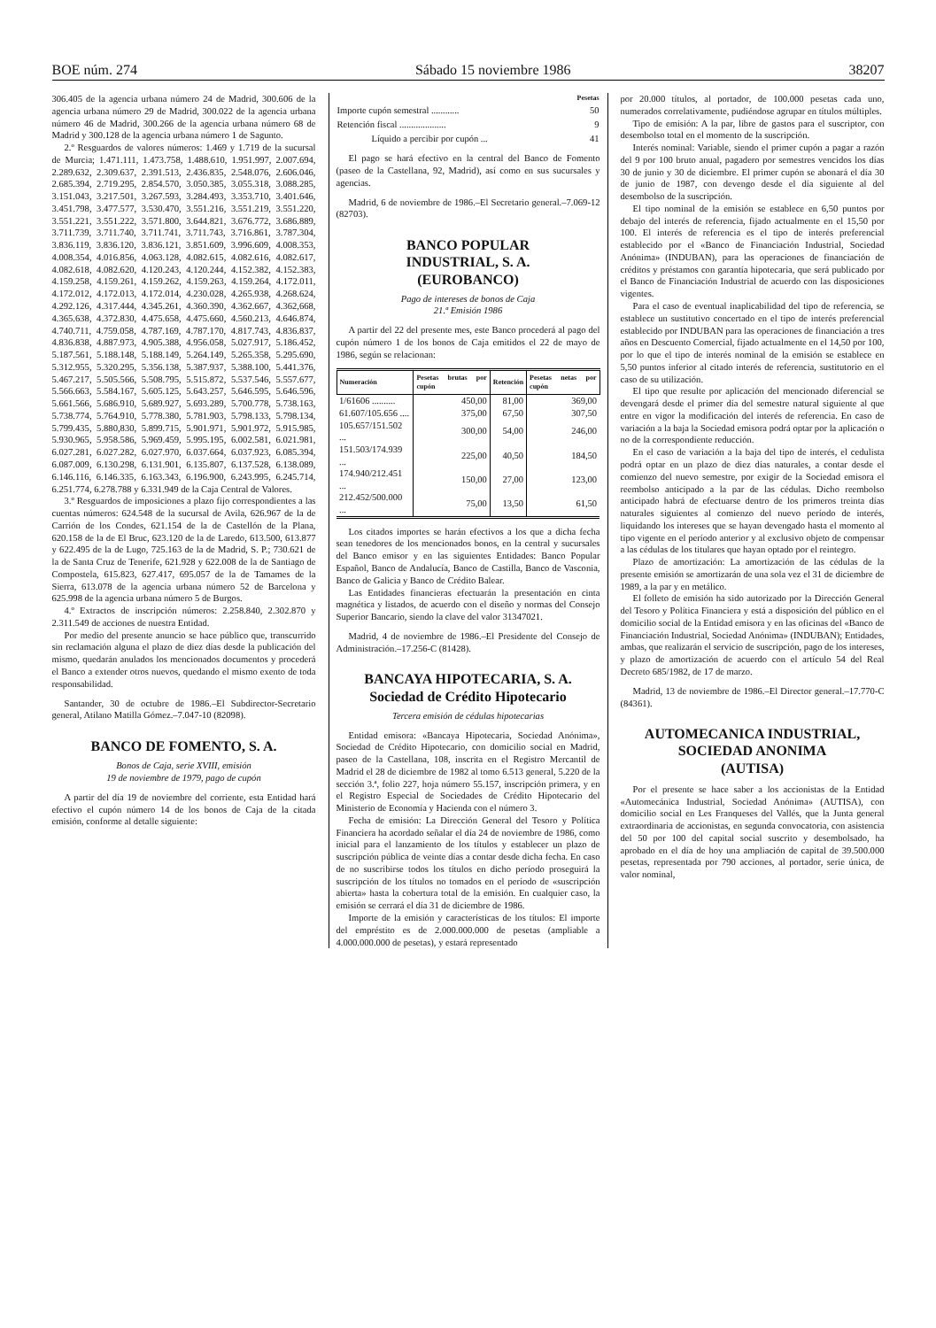BOE núm. 274 Sábado 15 noviembre 1986 38207
306.405 de la agencia urbana número 24 de Madrid, 300.606 de la agencia urbana número 29 de Madrid, 300.022 de la agencia urbana número 46 de Madrid, 300.266 de la agencia urbana número 68 de Madrid y 300.128 de la agencia urbana número 1 de Sagunto.
2.º Resguardos de valores números: 1.469 y 1.719 de la sucursal de Murcia; 1.471.111, 1.473.758, 1.488.610, 1.951.997, 2.007.694, 2.289.632, 2.309.637, 2.391.513, 2.436.835, 2.548.076, 2.606.046, 2.685.394, 2.719.295, 2.854.570, 3.050.385, 3.055.318, 3.088.285, 3.151.043, 3.217.501, 3.267.593, 3.284.493, 3.353.710, 3.401.646, 3.451.798, 3.477.577, 3.530.470, 3.551.216, 3.551.219, 3.551.220, 3.551.221, 3.551.222, 3.571.800, 3.644.821, 3.676.772, 3.686.889, 3.711.739, 3.711.740, 3.711.741, 3.711.743, 3.716.861, 3.787.304, 3.836.119, 3.836.120, 3.836.121, 3.851.609, 3.996.609, 4.008.353, 4.008.354, 4.016.856, 4.063.128, 4.082.615, 4.082.616, 4.082.617, 4.082.618, 4.082.620, 4.120.243, 4.120.244, 4.152.382, 4.152.383, 4.159.258, 4.159.261, 4.159.262, 4.159.263, 4.159.264, 4.172.011, 4.172.012, 4.172.013, 4.172.014, 4.230.028, 4.265.938, 4.268.624, 4.292.126, 4.317.444, 4.345.261, 4.360.390, 4.362.667, 4.362,668, 4.365.638, 4.372.830, 4.475.658, 4.475.660, 4.560.213, 4.646.874, 4.740.711, 4.759.058, 4.787.169, 4.787.170, 4.817.743, 4.836.837, 4.836.838, 4.887.973, 4.905.388, 4.956.058, 5.027.917, 5.186.452, 5.187.561, 5.188.148, 5.188.149, 5.264.149, 5.265.358, 5.295.690, 5.312.955, 5.320.295, 5.356.138, 5.387.937, 5.388.100, 5.441.376, 5.467.217, 5.505.566, 5.508.795, 5.515.872, 5.537.546, 5.557.677, 5.566.663, 5.584.167, 5.605.125, 5.643.257, 5.646.595, 5.646.596, 5.661.566, 5.686.910, 5.689.927, 5.693.289, 5.700.778, 5.738.163, 5.738.774, 5.764.910, 5.778.380, 5.781.903, 5.798.133, 5.798.134, 5.799.435, 5.880,830, 5.899.715, 5.901.971, 5.901.972, 5.915.985, 5.930.965, 5.958.586, 5.969.459, 5.995.195, 6.002.581, 6.021.981, 6.027.281, 6.027.282, 6.027.970, 6.037.664, 6.037.923, 6.085.394, 6.087.009, 6.130.298, 6.131.901, 6.135.807, 6.137.528, 6.138.089, 6.146.116, 6.146.335, 6.163.343, 6.196.900, 6.243.995, 6.245.714, 6.251.774, 6.278.788 y 6.331.949 de la Caja Central de Valores.
3.º Resguardos de imposiciones a plazo fijo correspondientes a las cuentas números: 624.548 de la sucursal de Avila, 626.967 de la de Carrión de los Condes, 621.154 de la de Castellón de la Plana, 620.158 de la de El Bruc, 623.120 de la de Laredo, 613.500, 613.877 y 622.495 de la de Lugo, 725.163 de la de Madrid, S. P.; 730.621 de la de Santa Cruz de Tenerife, 621.928 y 622.008 de la de Santiago de Compostela, 615.823, 627.417, 695.057 de la de Tamames de la Sierra, 613.078 de la agencia urbana número 52 de Barcelona y 625.998 de la agencia urbana número 5 de Burgos.
4.º Extractos de inscripción números: 2.258.840, 2.302.870 y 2.311.549 de acciones de nuestra Entidad.
Por medio del presente anuncio se hace público que, transcurrido sin reclamación alguna el plazo de diez días desde la publicación del mismo, quedarán anulados los mencionados documentos y procederá el Banco a extender otros nuevos, quedando el mismo exento de toda responsabilidad.
Santander, 30 de octubre de 1986.–El Subdirector-Secretario general, Atilano Matilla Gómez.–7.047-10 (82098).
BANCO DE FOMENTO, S. A.
Bonos de Caja, serie XVIII, emisión
19 de noviembre de 1979, pago de cupón
A partir del día 19 de noviembre del corriente, esta Entidad hará efectivo el cupón número 14 de los bonos de Caja de la citada emisión, conforme al detalle siguiente:
| | Pesetas |
| Importe cupón semestral ............ | 50 |
| Retención fiscal .................... | 9 |
| Líquido a percibir por cupón ... | 41 |
El pago se hará efectivo en la central del Banco de Fomento (paseo de la Castellana, 92, Madrid), así como en sus sucursales y agencias.
Madrid, 6 de noviembre de 1986.–El Secretario general.–7.069-12 (82703).
BANCO POPULAR
INDUSTRIAL, S. A.
(EUROBANCO)
Pago de intereses de bonos de Caja
21.ª Emisión 1986
A partir del 22 del presente mes, este Banco procederá al pago del cupón número 1 de los bonos de Caja emitidos el 22 de mayo de 1986, según se relacionan:
| Numeración | Pesetas brutas por cupón | Retención | Pesetas netas por cupón |
| --- | --- | --- | --- |
| 1/61606 .......... | 450,00 | 81,00 | 369,00 |
| 61.607/105.656 .... | 375,00 | 67,50 | 307,50 |
| 105.657/151.502 ... | 300,00 | 54,00 | 246,00 |
| 151.503/174.939 ... | 225,00 | 40,50 | 184,50 |
| 174.940/212.451 ... | 150,00 | 27,00 | 123,00 |
| 212.452/500.000 ... | 75,00 | 13,50 | 61,50 |
Los citados importes se harán efectivos a los que a dicha fecha sean tenedores de los mencionados bonos, en la central y sucursales del Banco emisor y en las siguientes Entidades: Banco Popular Español, Banco de Andalucía, Banco de Castilla, Banco de Vasconia, Banco de Galicia y Banco de Crédito Balear.
Las Entidades financieras efectuarán la presentación en cinta magnética y listados, de acuerdo con el diseño y normas del Consejo Superior Bancario, siendo la clave del valor 31347021.
Madrid, 4 de noviembre de 1986.–El Presidente del Consejo de Administración.–17.256-C (81428).
BANCAYA HIPOTECARIA, S. A.
Sociedad de Crédito Hipotecario
Tercera emisión de cédulas hipotecarias
Entidad emisora: «Bancaya Hipotecaria, Sociedad Anónima», Sociedad de Crédito Hipotecario, con domicilio social en Madrid, paseo de la Castellana, 108, inscrita en el Registro Mercantil de Madrid el 28 de diciembre de 1982 al tomo 6.513 general, 5.220 de la sección 3.ª, folio 227, hoja número 55.157, inscripción primera, y en el Registro Especial de Sociedades de Crédito Hipotecario del Ministerio de Economía y Hacienda con el número 3.
Fecha de emisión: La Dirección General del Tesoro y Política Financiera ha acordado señalar el día 24 de noviembre de 1986, como inicial para el lanzamiento de los títulos y establecer un plazo de suscripción pública de veinte días a contar desde dicha fecha. En caso de no suscribirse todos los títulos en dicho período proseguirá la suscripción de los títulos no tomados en el período de «suscripción abierta» hasta la cobertura total de la emisión. En cualquier caso, la emisión se cerrará el día 31 de diciembre de 1986.
Importe de la emisión y características de los títulos: El importe del empréstito es de 2.000.000.000 de pesetas (ampliable a 4.000.000.000 de pesetas), y estará representado
por 20.000 títulos, al portador, de 100.000 pesetas cada uno, numerados correlativamente, pudiéndose agrupar en títulos múltiples.
Tipo de emisión: A la par, libre de gastos para el suscriptor, con desembolso total en el momento de la suscripción.
Interés nominal: Variable, siendo el primer cupón a pagar a razón del 9 por 100 bruto anual, pagadero por semestres vencidos los días 30 de junio y 30 de diciembre. El primer cupón se abonará el día 30 de junio de 1987, con devengo desde el día siguiente al del desembolso de la suscripción.
El tipo nominal de la emisión se establece en 6,50 puntos por debajo del interés de referencia, fijado actualmente en el 15,50 por 100. El interés de referencia es el tipo de interés preferencial establecido por el «Banco de Financiación Industrial, Sociedad Anónima» (INDUBAN), para las operaciones de financiación de créditos y préstamos con garantía hipotecaria, que será publicado por el Banco de Financiación Industrial de acuerdo con las disposiciones vigentes.
Para el caso de eventual inaplicabilidad del tipo de referencia, se establece un sustitutivo concertado en el tipo de interés preferencial establecido por INDUBAN para las operaciones de financiación a tres años en Descuento Comercial, fijado actualmente en el 14,50 por 100, por lo que el tipo de interés nominal de la emisión se establece en 5,50 puntos inferior al citado interés de referencia, sustitutorio en el caso de su utilización.
El tipo que resulte por aplicación del mencionado diferencial se devengará desde el primer día del semestre natural siguiente al que entre en vigor la modificación del interés de referencia. En caso de variación a la baja la Sociedad emisora podrá optar por la aplicación o no de la correspondiente reducción.
En el caso de variación a la baja del tipo de interés, el cedulista podrá optar en un plazo de diez días naturales, a contar desde el comienzo del nuevo semestre, por exigir de la Sociedad emisora el reembolso anticipado a la par de las cédulas. Dicho reembolso anticipado habrá de efectuarse dentro de los primeros treinta días naturales siguientes al comienzo del nuevo período de interés, liquidando los intereses que se hayan devengado hasta el momento al tipo vigente en el período anterior y al exclusivo objeto de compensar a las cédulas de los titulares que hayan optado por el reintegro.
Plazo de amortización: La amortización de las cédulas de la presente emisión se amortizarán de una sola vez el 31 de diciembre de 1989, a la par y en metálico.
El folleto de emisión ha sido autorizado por la Dirección General del Tesoro y Política Financiera y está a disposición del público en el domicilio social de la Entidad emisora y en las oficinas del «Banco de Financiación Industrial, Sociedad Anónima» (INDUBAN); Entidades, ambas, que realizarán el servicio de suscripción, pago de los intereses, y plazo de amortización de acuerdo con el artículo 54 del Real Decreto 685/1982, de 17 de marzo.
Madrid, 13 de noviembre de 1986.–El Director general.–17.770-C (84361).
AUTOMECANICA INDUSTRIAL,
SOCIEDAD ANONIMA
(AUTISA)
Por el presente se hace saber a los accionistas de la Entidad «Automecánica Industrial, Sociedad Anónima» (AUTISA), con domicilio social en Les Franqueses del Vallés, que la Junta general extraordinaria de accionistas, en segunda convocatoria, con asistencia del 50 por 100 del capital social suscrito y desembolsado, ha aprobado en el día de hoy una ampliación de capital de 39.500.000 pesetas, representada por 790 acciones, al portador, serie única, de valor nominal,